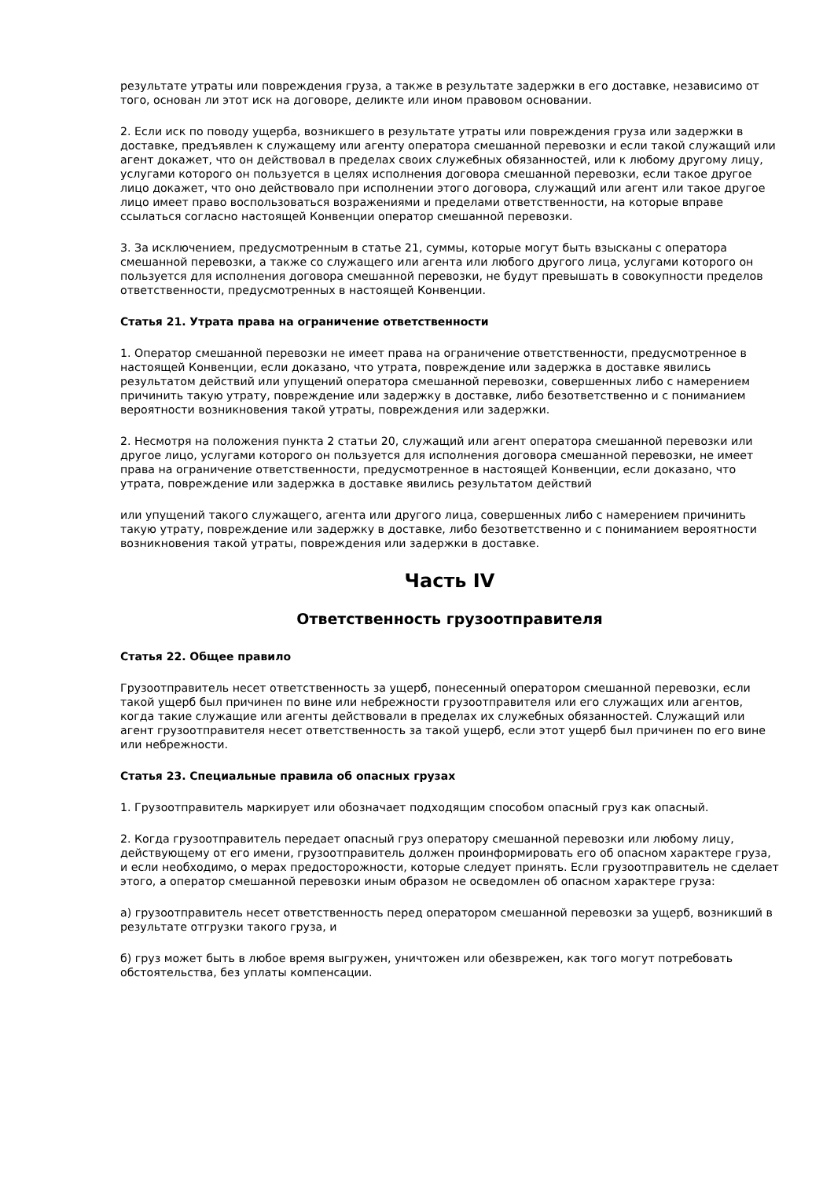результате утраты или повреждения груза, а также в результате задержки в его доставке, независимо от того, основан ли этот иск на договоре, деликте или ином правовом основании.
2. Если иск по поводу ущерба, возникшего в результате утраты или повреждения груза или задержки в доставке, предъявлен к служащему или агенту оператора смешанной перевозки и если такой служащий или агент докажет, что он действовал в пределах своих служебных обязанностей, или к любому другому лицу, услугами которого он пользуется в целях исполнения договора смешанной перевозки, если такое другое лицо докажет, что оно действовало при исполнении этого договора, служащий или агент или такое другое лицо имеет право воспользоваться возражениями и пределами ответственности, на которые вправе ссылаться согласно настоящей Конвенции оператор смешанной перевозки.
3. За исключением, предусмотренным в статье 21, суммы, которые могут быть взысканы с оператора смешанной перевозки, а также со служащего или агента или любого другого лица, услугами которого он пользуется для исполнения договора смешанной перевозки, не будут превышать в совокупности пределов ответственности, предусмотренных в настоящей Конвенции.
Статья 21. Утрата права на ограничение ответственности
1. Оператор смешанной перевозки не имеет права на ограничение ответственности, предусмотренное в настоящей Конвенции, если доказано, что утрата, повреждение или задержка в доставке явились результатом действий или упущений оператора смешанной перевозки, совершенных либо с намерением причинить такую утрату, повреждение или задержку в доставке, либо безответственно и с пониманием вероятности возникновения такой утраты, повреждения или задержки.
2. Несмотря на положения пункта 2 статьи 20, служащий или агент оператора смешанной перевозки или другое лицо, услугами которого он пользуется для исполнения договора смешанной перевозки, не имеет права на ограничение ответственности, предусмотренное в настоящей Конвенции, если доказано, что утрата, повреждение или задержка в доставке явились результатом действий
или упущений такого служащего, агента или другого лица, совершенных либо с намерением причинить такую утрату, повреждение или задержку в доставке, либо безответственно и с пониманием вероятности возникновения такой утраты, повреждения или задержки в доставке.
Часть IV
Ответственность грузоотправителя
Статья 22. Общее правило
Грузоотправитель несет ответственность за ущерб, понесенный оператором смешанной перевозки, если такой ущерб был причинен по вине или небрежности грузоотправителя или его служащих или агентов, когда такие служащие или агенты действовали в пределах их служебных обязанностей. Служащий или агент грузоотправителя несет ответственность за такой ущерб, если этот ущерб был причинен по его вине или небрежности.
Статья 23. Специальные правила об опасных грузах
1. Грузоотправитель маркирует или обозначает подходящим способом опасный груз как опасный.
2. Когда грузоотправитель передает опасный груз оператору смешанной перевозки или любому лицу, действующему от его имени, грузоотправитель должен проинформировать его об опасном характере груза, и если необходимо, о мерах предосторожности, которые следует принять. Если грузоотправитель не сделает этого, а оператор смешанной перевозки иным образом не осведомлен об опасном характере груза:
а) грузоотправитель несет ответственность перед оператором смешанной перевозки за ущерб, возникший в результате отгрузки такого груза, и
б) груз может быть в любое время выгружен, уничтожен или обезврежен, как того могут потребовать обстоятельства, без уплаты компенсации.